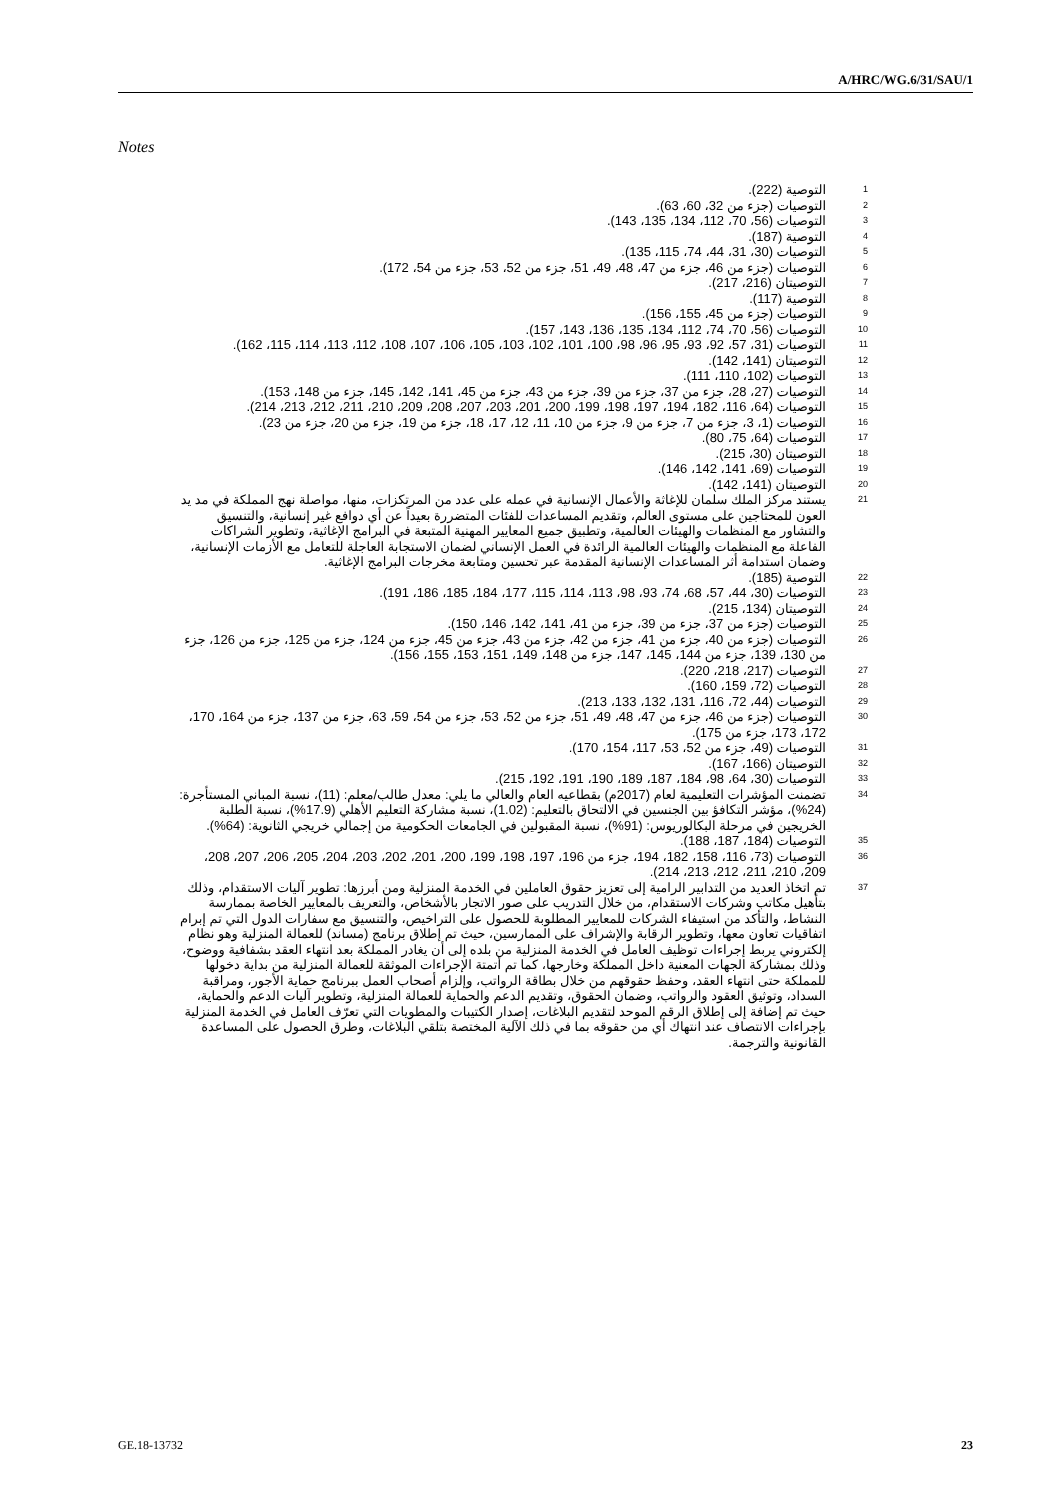A/HRC/WG.6/31/SAU/1
Notes
التوصية (222).
1
التوصيات (جزء من 32، 60، 63).
2
التوصيات (56، 70، 112، 134، 135، 143).
3
التوصية (187).
4
التوصيات (30، 31، 44، 74، 115، 135).
5
التوصيات (جزء من 46، جزء من 47، 48، 49، 51، جزء من 52، 53، جزء من 54، 172).
6
التوصيتان (216، 217).
7
التوصية (117).
8
التوصيات (جزء من 45، 155، 156).
9
التوصيات (56، 70، 74، 112، 134، 135، 136، 143، 157).
10
التوصيات (31، 57، 92، 93، 95، 96، 98، 100، 101، 102، 103، 105، 106، 107، 108، 112، 113، 114، 115، 162).
11
التوصيتان (141، 142).
12
التوصيات (102، 110، 111).
13
التوصيات (27، 28، جزء من 37، جزء من 39، جزء من 43، جزء من 45، 141، 142، 145، جزء من 148، 153).
14
التوصيات (64، 116، 182، 194، 197، 198، 199، 200، 201، 203، 207، 208، 209، 210، 211، 212، 213، 214).
15
التوصيات (1، 3، جزء من 7، جزء من 9، جزء من 10، 11، 12، 17، 18، جزء من 19، جزء من 20، جزء من 23).
16
التوصيات (64، 75، 80).
17
التوصيتان (30، 215).
18
التوصيات (69، 141، 142، 146).
19
التوصيتان (141، 142).
20
يستند مركز الملك سلمان للإغاثة والأعمال الإنسانية في عمله على عدد من المرتكزات، منها، مواصلة نهج المملكة في مد يد العون للمحتاجين على مستوى العالم، وتقديم المساعدات للفئات المتضررة بعيداً عن أي دوافع غير إنسانية، والتنسيق والتشاور مع المنظمات والهيئات العالمية، وتطبيق جميع المعايير المهنية المتبعة في البرامج الإغاثية، وتطوير الشراكات الفاعلة مع المنظمات والهيئات العالمية الرائدة في العمل الإنساني لضمان الاستجابة العاجلة للتعامل مع الأزمات الإنسانية، وضمان استدامة أثر المساعدات الإنسانية المقدمة عبر تحسين ومتابعة مخرجات البرامج الإغاثية.
21
التوصية (185).
22
التوصيات (30، 44، 57، 68، 74، 93، 98، 113، 114، 115، 177، 184، 185، 186، 191).
23
التوصيتان (134، 215).
24
التوصيات (جزء من 37، جزء من 39، جزء من 41، 141، 142، 146، 150).
25
التوصيات (جزء من 40، جزء من 41، جزء من 42، جزء من 43، جزء من 45، جزء من 124، جزء من 125، جزء من 126، جزء من 130، 139، جزء من 144، 145، 147، جزء من 148، 149، 151، 153، 155، 156).
26
التوصيات (217، 218، 220).
27
التوصيات (72، 159، 160).
28
التوصيات (44، 72، 116، 131، 132، 133، 213).
29
التوصيات (جزء من 46، جزء من 47، 48، 49، 51، جزء من 52، 53، جزء من 54، 59، 63، جزء من 137، جزء من 164، 170، 172، 173، جزء من 175).
30
التوصيات (49، جزء من 52، 53، 117، 154، 170).
31
التوصيتان (166، 167).
32
التوصيات (30، 64، 98، 184، 187، 189، 190، 191، 192، 215).
33
تضمنت المؤشرات التعليمية لعام (2017م) بقطاعيه العام والعالي ما يلي: معدل طالب/معلم: (11)، نسبة المباني المستأجرة: (24%)، مؤشر التكافؤ بين الجنسين في الالتحاق بالتعليم: (1.02)، نسبة مشاركة التعليم الأهلي (17.9%)، نسبة الطلبة الخريجين في مرحلة البكالوريوس: (91%)، نسبة المقبولين في الجامعات الحكومية من إجمالي خريجي الثانوية: (64%).
34
التوصيات (184، 187، 188).
35
التوصيات (73، 116، 158، 182، 194، جزء من 196، 197، 198، 199، 200، 201، 202، 203، 204، 205، 206، 207، 208، 209، 210، 211، 212، 213، 214).
36
تم اتخاذ العديد من التدابير الرامية إلى تعزيز حقوق العاملين في الخدمة المنزلية ومن أبرزها: تطوير آليات الاستقدام، وذلك بتأهيل مكاتب وشركات الاستقدام، من خلال التدريب على صور الاتجار بالأشخاص، والتعريف بالمعايير الخاصة بممارسة النشاط، والتأكد من استيفاء الشركات للمعايير المطلوبة للحصول على التراخيص، والتنسيق مع سفارات الدول التي تم إبرام اتفاقيات تعاون معها، وتطوير الرقابة والإشراف على الممارسين، حيث تم إطلاق برنامج (مساند) للعمالة المنزلية وهو نظام إلكتروني يربط إجراءات توظيف العامل في الخدمة المنزلية من بلده إلى أن يغادر المملكة بعد انتهاء العقد بشفافية ووضوح، وذلك بمشاركة الجهات المعنية داخل المملكة وخارجها، كما تم أتمتة الإجراءات الموثقة للعمالة المنزلية من بداية دخولها للمملكة حتى انتهاء العقد، وحفظ حقوقهم من خلال بطاقة الرواتب، وإلزام أصحاب العمل ببرنامج حماية الأجور، ومراقبة السداد، وتوثيق العقود والرواتب، وضمان الحقوق، وتقديم الدعم والحماية للعمالة المنزلية، وتطوير آليات الدعم والحماية، حيث تم إضافة إلى إطلاق الرقم الموحد لتقديم البلاغات، إصدار الكتيبات والمطويات التي تعرّف العامل في الخدمة المنزلية بإجراءات الانتصاف عند انتهاك أي من حقوقه بما في ذلك الآلية المختصة بتلقي البلاغات، وطرق الحصول على المساعدة القانونية والترجمة.
37
GE.18-13732 23